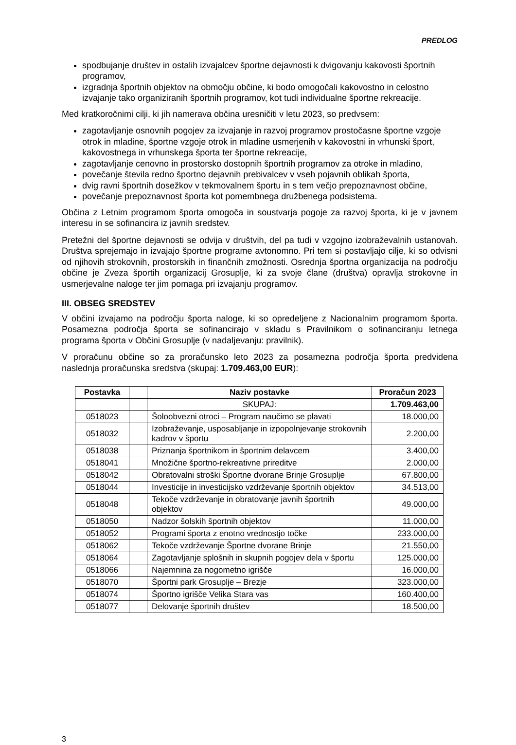PREDLOG
spodbujanje društev in ostalih izvajalcev športne dejavnosti k dvigovanju kakovosti športnih programov,
izgradnja športnih objektov na območju občine, ki bodo omogočali kakovostno in celostno izvajanje tako organiziranih športnih programov, kot tudi individualne športne rekreacije.
Med kratkoročnimi cilji, ki jih namerava občina uresničiti v letu 2023, so predvsem:
zagotavljanje osnovnih pogojev za izvajanje in razvoj programov prostočasne športne vzgoje otrok in mladine, športne vzgoje otrok in mladine usmerjenih v kakovostni in vrhunski šport, kakovostnega in vrhunskega športa ter športne rekreacije,
zagotavljanje cenovno in prostorsko dostopnih športnih programov za otroke in mladino,
povečanje števila redno športno dejavnih prebivalcev v vseh pojavnih oblikah športa,
dvig ravni športnih dosežkov v tekmovalnem športu in s tem večjo prepoznavnost občine,
povečanje prepoznavnost športa kot pomembnega družbenega podsistema.
Občina z Letnim programom športa omogoča in soustvarja pogoje za razvoj športa, ki je v javnem interesu in se sofinancira iz javnih sredstev.
Pretežni del športne dejavnosti se odvija v društvih, del pa tudi v vzgojno izobraževalnih ustanovah. Društva sprejemajo in izvajajo športne programe avtonomno. Pri tem si postavljajo cilje, ki so odvisni od njihovih strokovnih, prostorskih in finančnih zmožnosti. Osrednja športna organizacija na področju občine je Zveza športih organizacij Grosuplje, ki za svoje člane (društva) opravlja strokovne in usmerjevalne naloge ter jim pomaga pri izvajanju programov.
III. OBSEG SREDSTEV
V občini izvajamo na področju športa naloge, ki so opredeljene z Nacionalnim programom športa. Posamezna področja športa se sofinancirajo v skladu s Pravilnikom o sofinanciranju letnega programa športa v Občini Grosuplje (v nadaljevanju: pravilnik).
V proračunu občine so za proračunsko leto 2023 za posamezna področja športa predvidena naslednja proračunska sredstva (skupaj: 1.709.463,00 EUR):
| Postavka | | Naziv postavke | Proračun 2023 |
| --- | --- | --- | --- |
| | | SKUPAJ: | 1.709.463,00 |
| 0518023 | | Šoloobvezni otroci – Program naučimo se plavati | 18.000,00 |
| 0518032 | | Izobraževanje, usposabljanje in izpopolnjevanje strokovnih kadrov v športu | 2.200,00 |
| 0518038 | | Priznanja športnikom in športnim delavcem | 3.400,00 |
| 0518041 | | Množične športno-rekreativne prireditve | 2.000,00 |
| 0518042 | | Obratovalni stroški Športne dvorane Brinje Grosuplje | 67.800,00 |
| 0518044 | | Investicije in investicijsko vzdrževanje športnih objektov | 34.513,00 |
| 0518048 | | Tekoče vzdrževanje in obratovanje javnih športnih objektov | 49.000,00 |
| 0518050 | | Nadzor šolskih športnih objektov | 11.000,00 |
| 0518052 | | Programi športa z enotno vrednostjo točke | 233.000,00 |
| 0518062 | | Tekoče vzdrževanje Športne dvorane Brinje | 21.550,00 |
| 0518064 | | Zagotavljanje splošnih in skupnih pogojev dela v športu | 125.000,00 |
| 0518066 | | Najemnina za nogometno igrišče | 16.000,00 |
| 0518070 | | Športni park Grosuplje – Brezje | 323.000,00 |
| 0518074 | | Športno igrišče Velika Stara vas | 160.400,00 |
| 0518077 | | Delovanje športnih društev | 18.500,00 |
3